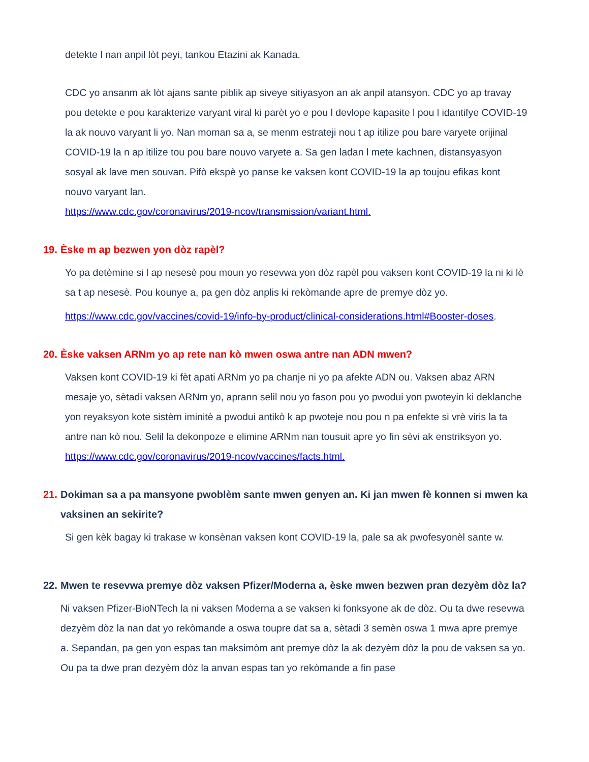detekte l nan anpil lòt peyi, tankou Etazini ak Kanada.
CDC yo ansanm ak lòt ajans sante piblik ap siveye sitiyasyon an ak anpil atansyon. CDC yo ap travay pou detekte e pou karakterize varyant viral ki parèt yo e pou l devlope kapasite l pou l idantifye COVID-19 la ak nouvo varyant li yo. Nan moman sa a, se menm estrateji nou t ap itilize pou bare varyete orijinal COVID-19 la n ap itilize tou pou bare nouvo varyete a. Sa gen ladan l mete kachnen, distansyasyon sosyal ak lave men souvan. Pifò ekspè yo panse ke vaksen kont COVID-19 la ap toujou efikas kont nouvo varyant lan.
https://www.cdc.gov/coronavirus/2019-ncov/transmission/variant.html.
19. Èske m ap bezwen yon dòz rapèl?
Yo pa detèmine si l ap nesesè pou moun yo resevwa yon dòz rapèl pou vaksen kont COVID-19 la ni ki lè sa t ap nesesè. Pou kounye a, pa gen dòz anplis ki rekòmande apre de premye dòz yo.
https://www.cdc.gov/vaccines/covid-19/info-by-product/clinical-considerations.html#Booster-doses.
20. Èske vaksen ARNm yo ap rete nan kò mwen oswa antre nan ADN mwen?
Vaksen kont COVID-19 ki fèt apati ARNm yo pa chanje ni yo pa afekte ADN ou. Vaksen abaz ARN mesaje yo, sètadi vaksen ARNm yo, aprann selil nou yo fason pou yo pwodui yon pwoteyin ki deklanche yon reyaksyon kote sistèm iminitè a pwodui antikò k ap pwoteje nou pou n pa enfekte si vrè viris la ta antre nan kò nou. Selil la dekonpoze e elimine ARNm nan tousuit apre yo fin sèvi ak enstriksyon yo. https://www.cdc.gov/coronavirus/2019-ncov/vaccines/facts.html.
21. Dokiman sa a pa mansyone pwoblèm sante mwen genyen an. Ki jan mwen fè konnen si mwen ka vaksinen an sekirite?
Si gen kèk bagay ki trakase w konsènan vaksen kont COVID-19 la, pale sa ak pwofesyonèl sante w.
22. Mwen te resevwa premye dòz vaksen Pfizer/Moderna a, èske mwen bezwen pran dezyèm dòz la?
Ni vaksen Pfizer-BioNTech la ni vaksen Moderna a se vaksen ki fonksyone ak de dòz. Ou ta dwe resevwa dezyèm dòz la nan dat yo rekòmande a oswa toupre dat sa a, sètadi 3 semèn oswa 1 mwa apre premye a. Sepandan, pa gen yon espas tan maksimòm ant premye dòz la ak dezyèm dòz la pou de vaksen sa yo. Ou pa ta dwe pran dezyèm dòz la anvan espas tan yo rekòmande a fin pase